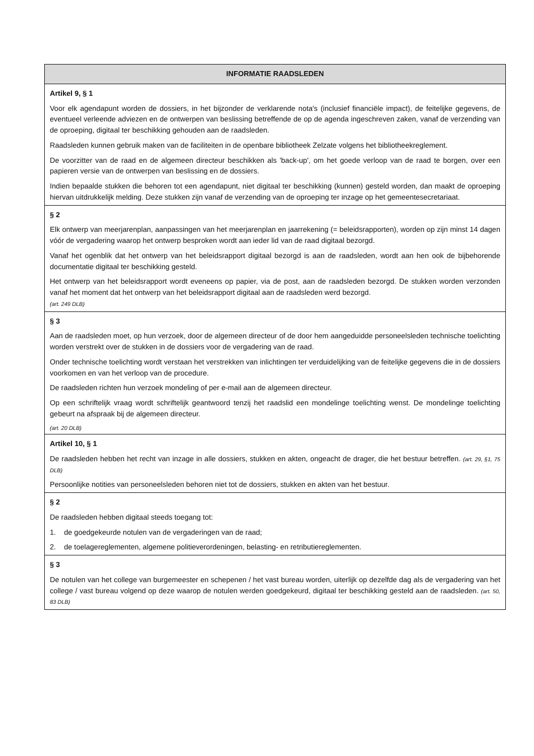| INFORMATIE RAADSLEDEN |
| --- |
| Artikel 9, § 1 Voor elk agendapunt worden de dossiers, in het bijzonder de verklarende nota's (inclusief financiële impact), de feitelijke gegevens, de eventueel verleende adviezen en de ontwerpen van beslissing betreffende de op de agenda ingeschreven zaken, vanaf de verzending van de oproeping, digitaal ter beschikking gehouden aan de raadsleden. Raadsleden kunnen gebruik maken van de faciliteiten in de openbare bibliotheek Zelzate volgens het bibliotheekreglement. De voorzitter van de raad en de algemeen directeur beschikken als 'back-up', om het goede verloop van de raad te borgen, over een papieren versie van de ontwerpen van beslissing en de dossiers. Indien bepaalde stukken die behoren tot een agendapunt, niet digitaal ter beschikking (kunnen) gesteld worden, dan maakt de oproeping hiervan uitdrukkelijk melding. Deze stukken zijn vanaf de verzending van de oproeping ter inzage op het gemeentesecretariaat. |
| § 2 Elk ontwerp van meerjarenplan, aanpassingen van het meerjarenplan en jaarrekening (= beleidsrapporten), worden op zijn minst 14 dagen vóór de vergadering waarop het ontwerp besproken wordt aan ieder lid van de raad digitaal bezorgd. Vanaf het ogenblik dat het ontwerp van het beleidsrapport digitaal bezorgd is aan de raadsleden, wordt aan hen ook de bijbehorende documentatie digitaal ter beschikking gesteld. Het ontwerp van het beleidsrapport wordt eveneens op papier, via de post, aan de raadsleden bezorgd. De stukken worden verzonden vanaf het moment dat het ontwerp van het beleidsrapport digitaal aan de raadsleden werd bezorgd. (art. 249 DLB) |
| § 3 Aan de raadsleden moet, op hun verzoek, door de algemeen directeur of de door hem aangeduidde personeelsleden technische toelichting worden verstrekt over de stukken in de dossiers voor de vergadering van de raad. Onder technische toelichting wordt verstaan het verstrekken van inlichtingen ter verduidelijking van de feitelijke gegevens die in de dossiers voorkomen en van het verloop van de procedure. De raadsleden richten hun verzoek mondeling of per e-mail aan de algemeen directeur. Op een schriftelijk vraag wordt schriftelijk geantwoord tenzij het raadslid een mondelinge toelichting wenst. De mondelinge toelichting gebeurt na afspraak bij de algemeen directeur. (art. 20 DLB) |
| Artikel 10, § 1 De raadsleden hebben het recht van inzage in alle dossiers, stukken en akten, ongeacht de drager, die het bestuur betreffen. (art. 29, §1, 75 DLB) Persoonlijke notities van personeelsleden behoren niet tot de dossiers, stukken en akten van het bestuur. |
| § 2 De raadsleden hebben digitaal steeds toegang tot: 1. de goedgekeurde notulen van de vergaderingen van de raad; 2. de toelagereglementen, algemene politieverordeningen, belasting- en retributiereglementen. |
| § 3 De notulen van het college van burgemeester en schepenen / het vast bureau worden, uiterlijk op dezelfde dag als de vergadering van het college / vast bureau volgend op deze waarop de notulen werden goedgekeurd, digitaal ter beschikking gesteld aan de raadsleden. (art. 50, 83 DLB) |